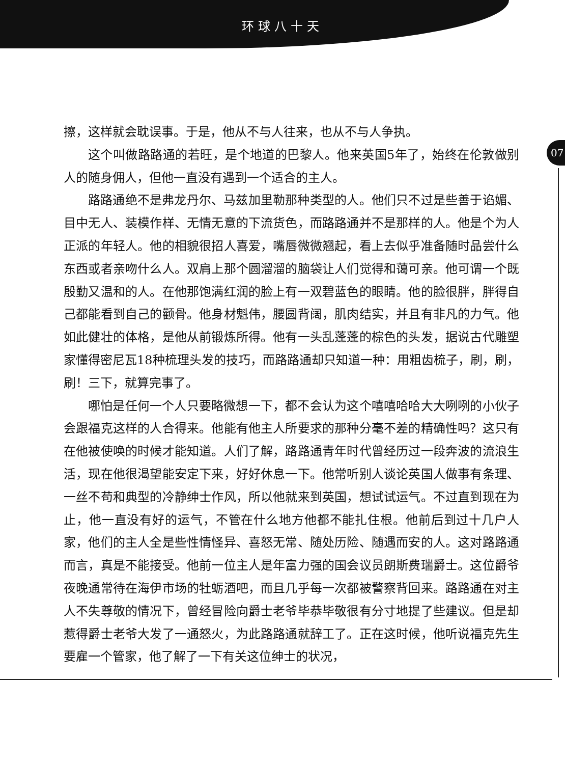环球八十天
07
擦，这样就会耽误事。于是，他从不与人往来，也从不与人争执。
这个叫做路路通的若旺，是个地道的巴黎人。他来英国5年了，始终在伦敦做别人的随身佣人，但他一直没有遇到一个适合的主人。
路路通绝不是弗龙丹尔、马兹加里勒那种类型的人。他们只不过是些善于谄媚、目中无人、装模作样、无情无意的下流货色，而路路通并不是那样的人。他是个为人正派的年轻人。他的相貌很招人喜爱，嘴唇微微翘起，看上去似乎准备随时品尝什么东西或者亲吻什么人。双肩上那个圆溜溜的脑袋让人们觉得和蔼可亲。他可谓一个既殷勤又温和的人。在他那饱满红润的脸上有一双碧蓝色的眼睛。他的脸很胖，胖得自己都能看到自己的颧骨。他身材魁伟，腰圆背阔，肌肉结实，并且有非凡的力气。他如此健壮的体格，是他从前锻炼所得。他有一头乱蓬蓬的棕色的头发，据说古代雕塑家懂得密尼瓦18种梳理头发的技巧，而路路通却只知道一种：用粗齿梳子，刷，刷，刷！三下，就算完事了。
哪怕是任何一个人只要略微想一下，都不会认为这个嘻嘻哈哈大大咧咧的小伙子会跟福克这样的人合得来。他能有他主人所要求的那种分毫不差的精确性吗？这只有在他被使唤的时候才能知道。人们了解，路路通青年时代曾经历过一段奔波的流浪生活，现在他很渴望能安定下来，好好休息一下。他常听别人谈论英国人做事有条理、一丝不苟和典型的冷静绅士作风，所以他就来到英国，想试试运气。不过直到现在为止，他一直没有好的运气，不管在什么地方他都不能扎住根。他前后到过十几户人家，他们的主人全是些性情怪异、喜怒无常、随处历险、随遇而安的人。这对路路通而言，真是不能接受。他前一位主人是年富力强的国会议员朗斯费瑞爵士。这位爵爷夜晚通常待在海伊市场的牡蛎酒吧，而且几乎每一次都被警察背回来。路路通在对主人不失尊敬的情况下，曾经冒险向爵士老爷毕恭毕敬很有分寸地提了些建议。但是却惹得爵士老爷大发了一通怒火，为此路路通就辞工了。正在这时候，他听说福克先生要雇一个管家，他了解了一下有关这位绅士的状况，